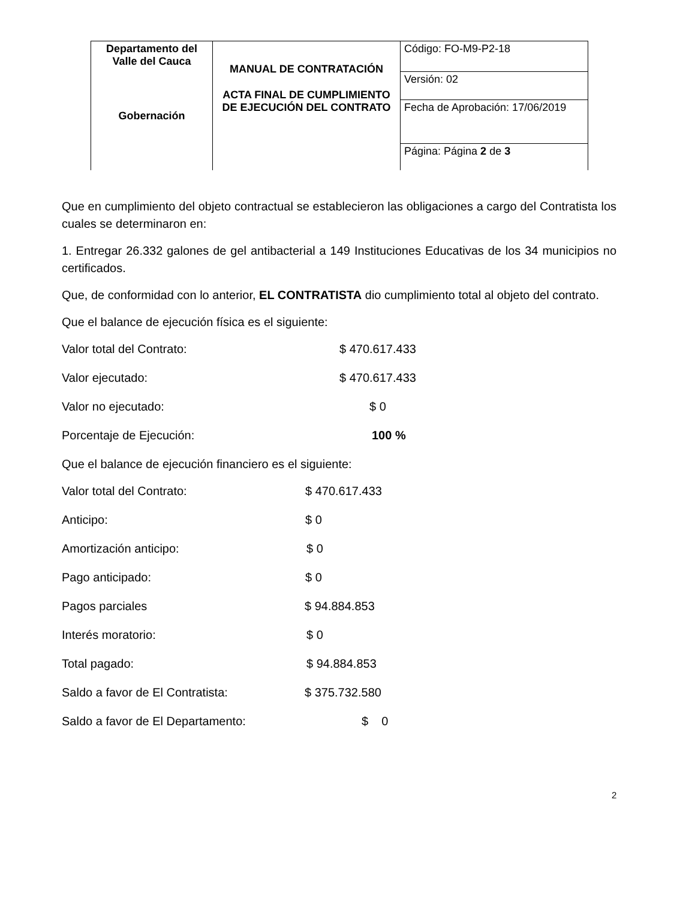| Departamento del Valle del Cauca Gobernación | MANUAL DE CONTRATACIÓN ACTA FINAL DE CUMPLIMIENTO DE EJECUCIÓN DEL CONTRATO | Código: FO-M9-P2-18 |
| | | Versión: 02 |
| | | Fecha de Aprobación: 17/06/2019 |
| | | Página: Página 2 de 3 |
Que en cumplimiento del objeto contractual se establecieron las obligaciones a cargo del Contratista los cuales se determinaron en:
1. Entregar 26.332 galones de gel antibacterial a 149 Instituciones Educativas de los 34 municipios no certificados.
Que, de conformidad con lo anterior, EL CONTRATISTA dio cumplimiento total al objeto del contrato.
Que el balance de ejecución física es el siguiente:
Valor total del Contrato: $ 470.617.433
Valor ejecutado: $ 470.617.433
Valor no ejecutado: $ 0
Porcentaje de Ejecución: 100 %
Que el balance de ejecución financiero es el siguiente:
Valor total del Contrato: $ 470.617.433
Anticipo: $ 0
Amortización anticipo: $ 0
Pago anticipado: $ 0
Pagos parciales $ 94.884.853
Interés moratorio: $ 0
Total pagado: $ 94.884.853
Saldo a favor de El Contratista: $ 375.732.580
Saldo a favor de El Departamento: $ 0
2